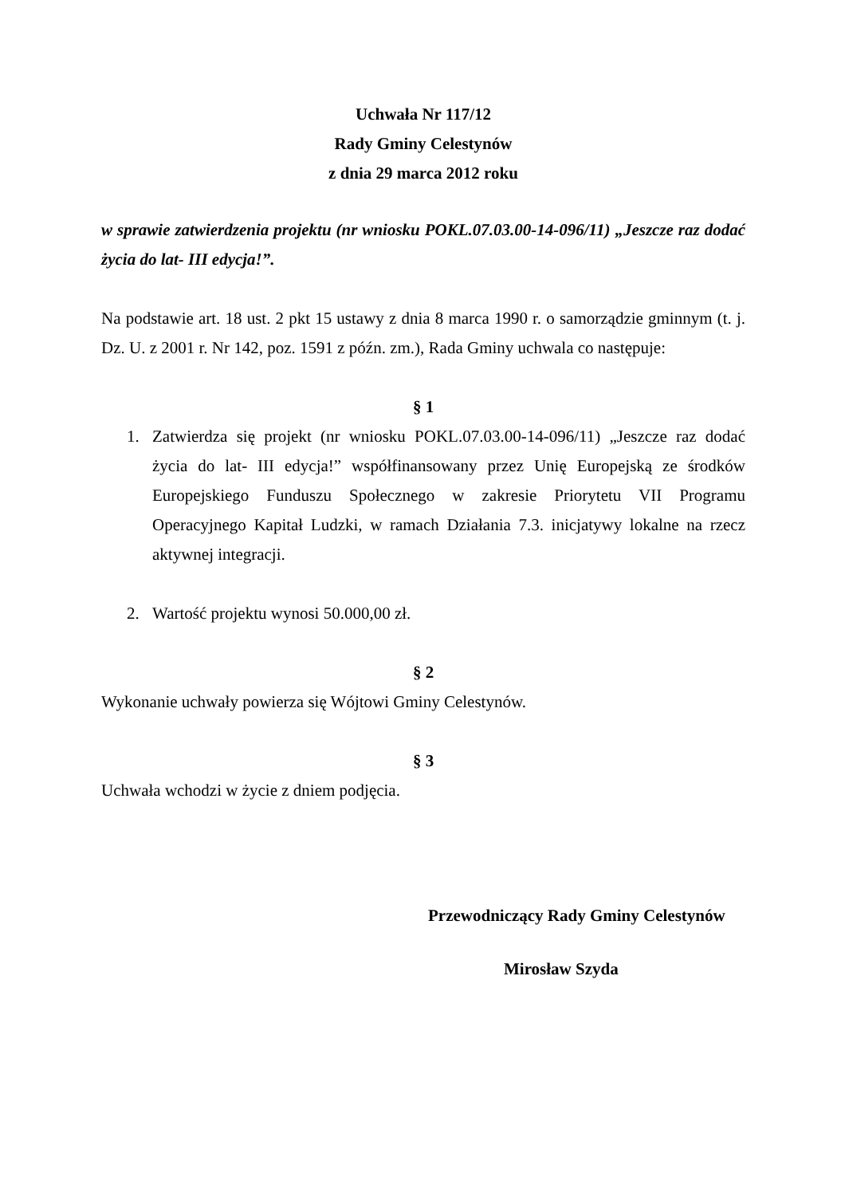Uchwała Nr 117/12
Rady Gminy Celestynów
z dnia 29 marca 2012 roku
w sprawie zatwierdzenia projektu (nr wniosku POKL.07.03.00-14-096/11) „Jeszcze raz dodać życia do lat- III edycja!”.
Na podstawie art. 18 ust. 2 pkt 15 ustawy z dnia 8 marca 1990 r. o samorządzie gminnym (t. j. Dz. U. z 2001 r. Nr 142, poz. 1591 z późn. zm.), Rada Gminy uchwala co następuje:
§ 1
1. Zatwierdza się projekt (nr wniosku POKL.07.03.00-14-096/11) „Jeszcze raz dodać życia do lat- III edycja!” współfinansowany przez Unię Europejską ze środków Europejskiego Funduszu Społecznego w zakresie Priorytetu VII Programu Operacyjnego Kapitał Ludzki, w ramach Działania 7.3. inicjatywy lokalne na rzecz aktywnej integracji.
2. Wartość projektu wynosi 50.000,00 zł.
§ 2
Wykonanie uchwały powierza się Wójtowi Gminy Celestynów.
§ 3
Uchwała wchodzi w życie z dniem podjęcia.
Przewodniczący Rady Gminy Celestynów
Mirosław Szyda